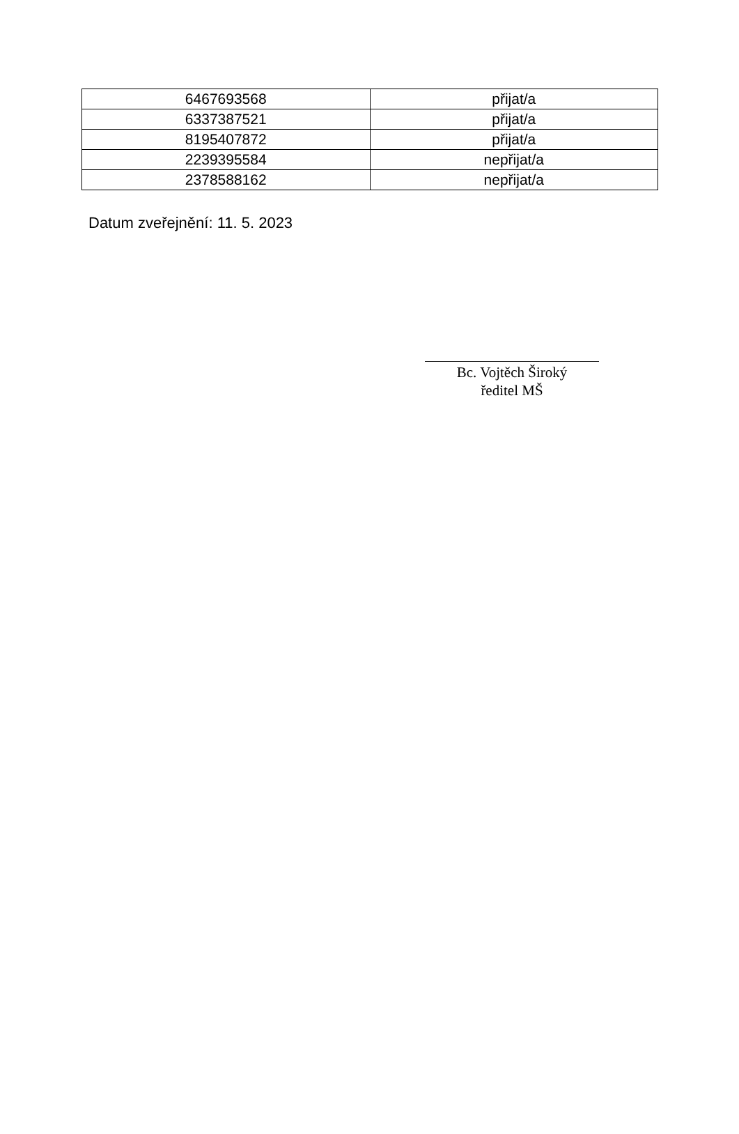| 6467693568 | přijat/a |
| 6337387521 | přijat/a |
| 8195407872 | přijat/a |
| 2239395584 | nepřijat/a |
| 2378588162 | nepřijat/a |
Datum zveřejnění: 11. 5. 2023
Bc. Vojtěch Široký
ředitel MŠ